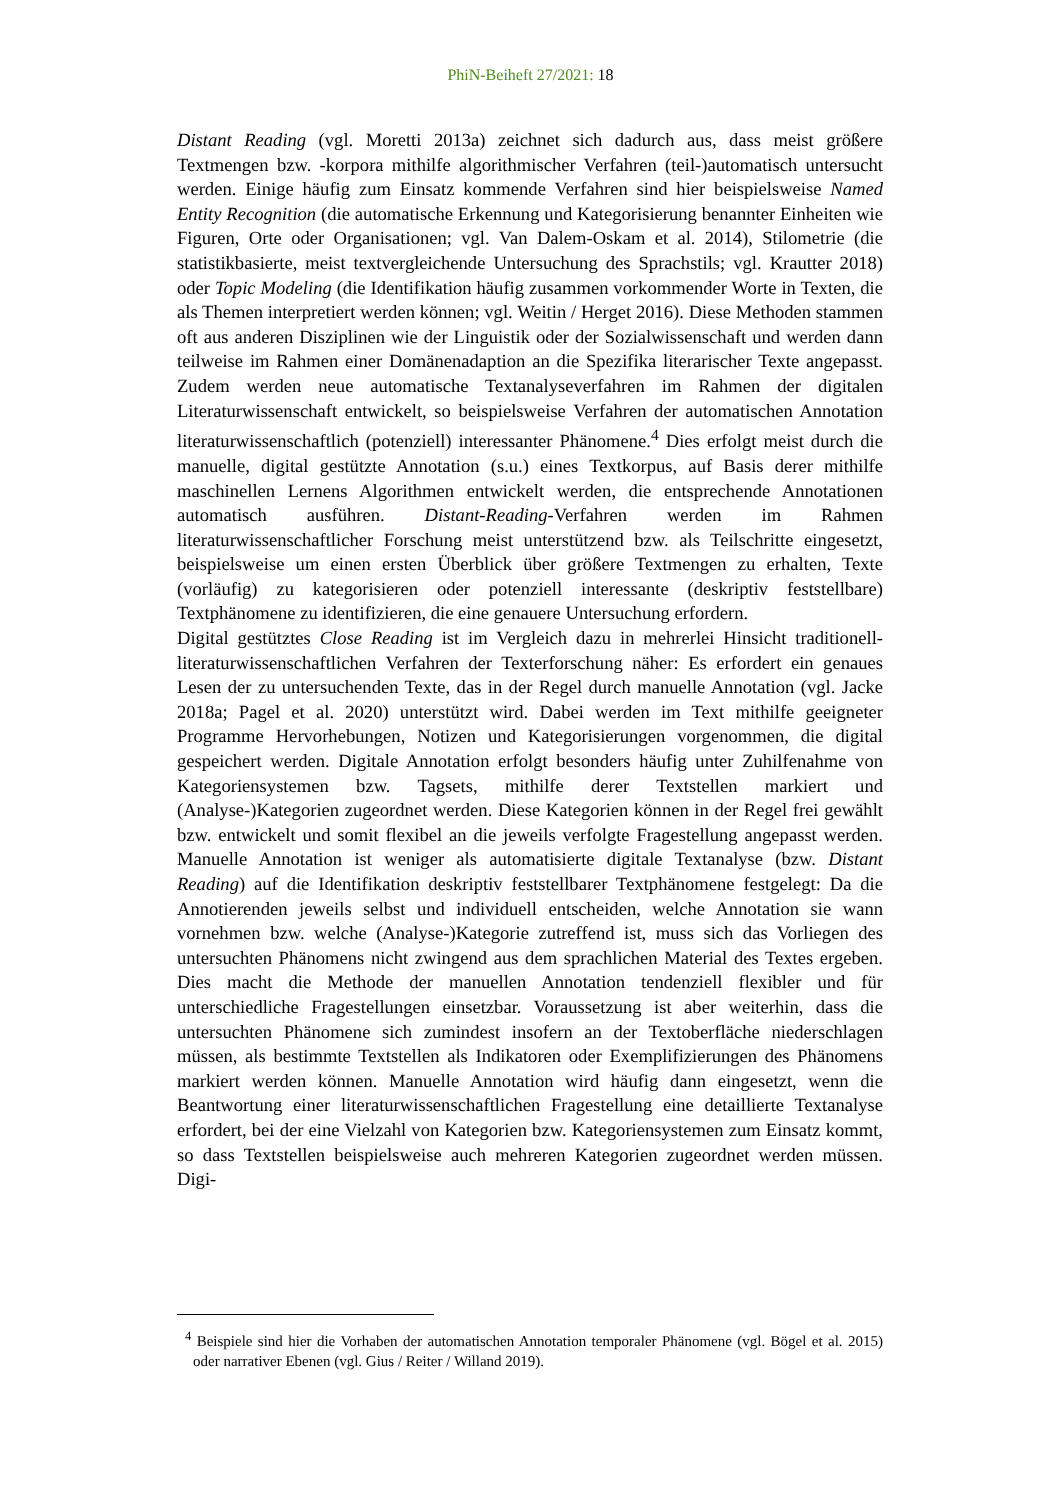PhiN-Beiheft 27/2021: 18
Distant Reading (vgl. Moretti 2013a) zeichnet sich dadurch aus, dass meist größere Textmengen bzw. -korpora mithilfe algorithmischer Verfahren (teil-)automatisch untersucht werden. Einige häufig zum Einsatz kommende Verfahren sind hier beispielsweise Named Entity Recognition (die automatische Erkennung und Kategorisierung benannter Einheiten wie Figuren, Orte oder Organisationen; vgl. Van Dalem-Oskam et al. 2014), Stilometrie (die statistikbasierte, meist textvergleichende Untersuchung des Sprachstils; vgl. Krautter 2018) oder Topic Modeling (die Identifikation häufig zusammen vorkommender Worte in Texten, die als Themen interpretiert werden können; vgl. Weitin / Herget 2016). Diese Methoden stammen oft aus anderen Disziplinen wie der Linguistik oder der Sozialwissenschaft und werden dann teilweise im Rahmen einer Domänenadaption an die Spezifika literarischer Texte angepasst. Zudem werden neue automatische Textanalyseverfahren im Rahmen der digitalen Literaturwissenschaft entwickelt, so beispielsweise Verfahren der automatischen Annotation literaturwissenschaftlich (potenziell) interessanter Phänomene.<sup>4</sup> Dies erfolgt meist durch die manuelle, digital gestützte Annotation (s.u.) eines Textkorpus, auf Basis derer mithilfe maschinellen Lernens Algorithmen entwickelt werden, die entsprechende Annotationen automatisch ausführen. Distant-Reading-Verfahren werden im Rahmen literaturwissenschaftlicher Forschung meist unterstützend bzw. als Teilschritte eingesetzt, beispielsweise um einen ersten Überblick über größere Textmengen zu erhalten, Texte (vorläufig) zu kategorisieren oder potenziell interessante (deskriptiv feststellbare) Textphänomene zu identifizieren, die eine genauere Untersuchung erfordern.
Digital gestütztes Close Reading ist im Vergleich dazu in mehrerlei Hinsicht traditionell-literaturwissenschaftlichen Verfahren der Texterforschung näher: Es erfordert ein genaues Lesen der zu untersuchenden Texte, das in der Regel durch manuelle Annotation (vgl. Jacke 2018a; Pagel et al. 2020) unterstützt wird. Dabei werden im Text mithilfe geeigneter Programme Hervorhebungen, Notizen und Kategorisierungen vorgenommen, die digital gespeichert werden. Digitale Annotation erfolgt besonders häufig unter Zuhilfenahme von Kategoriensystemen bzw. Tagsets, mithilfe derer Textstellen markiert und (Analyse-)Kategorien zugeordnet werden. Diese Kategorien können in der Regel frei gewählt bzw. entwickelt und somit flexibel an die jeweils verfolgte Fragestellung angepasst werden. Manuelle Annotation ist weniger als automatisierte digitale Textanalyse (bzw. Distant Reading) auf die Identifikation deskriptiv feststellbarer Textphänomene festgelegt: Da die Annotierenden jeweils selbst und individuell entscheiden, welche Annotation sie wann vornehmen bzw. welche (Analyse-)Kategorie zutreffend ist, muss sich das Vorliegen des untersuchten Phänomens nicht zwingend aus dem sprachlichen Material des Textes ergeben. Dies macht die Methode der manuellen Annotation tendenziell flexibler und für unterschiedliche Fragestellungen einsetzbar. Voraussetzung ist aber weiterhin, dass die untersuchten Phänomene sich zumindest insofern an der Textoberfläche niederschlagen müssen, als bestimmte Textstellen als Indikatoren oder Exemplifizierungen des Phänomens markiert werden können. Manuelle Annotation wird häufig dann eingesetzt, wenn die Beantwortung einer literaturwissenschaftlichen Fragestellung eine detaillierte Textanalyse erfordert, bei der eine Vielzahl von Kategorien bzw. Kategoriensystemen zum Einsatz kommt, so dass Textstellen beispielsweise auch mehreren Kategorien zugeordnet werden müssen. Digi-
<sup>4</sup> Beispiele sind hier die Vorhaben der automatischen Annotation temporaler Phänomene (vgl. Bögel et al. 2015) oder narrativer Ebenen (vgl. Gius / Reiter / Willand 2019).